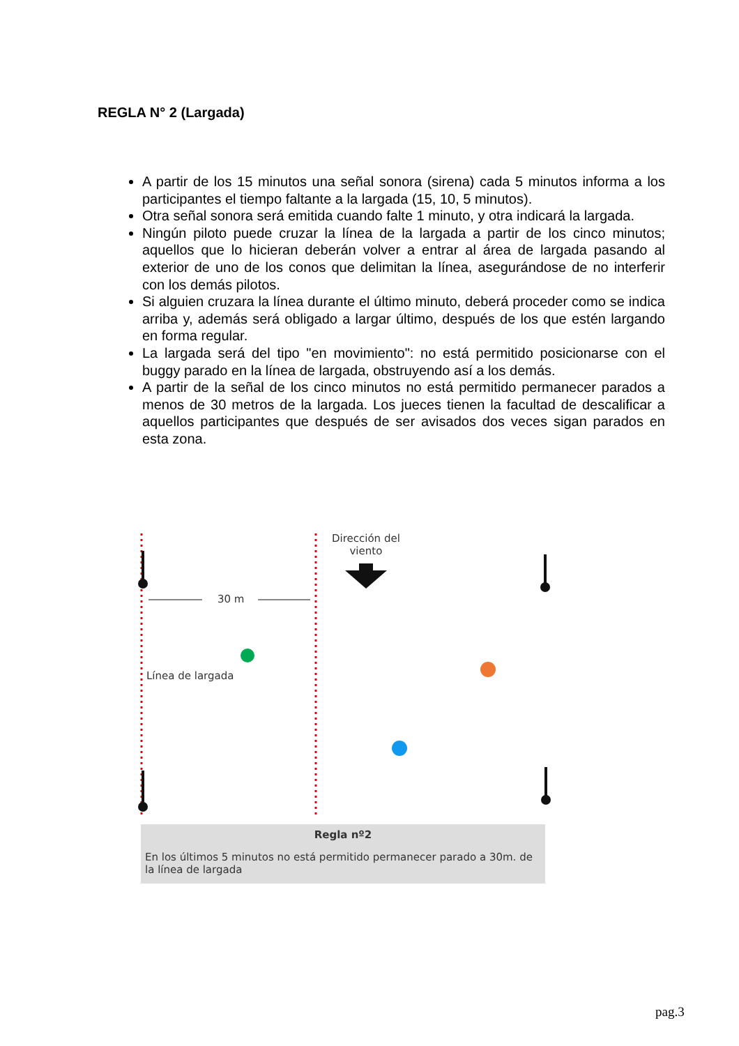REGLA N° 2 (Largada)
A partir de los 15 minutos una señal sonora (sirena) cada 5 minutos informa a los participantes el tiempo faltante a la largada (15, 10, 5 minutos).
Otra señal sonora será emitida cuando falte 1 minuto, y otra indicará la largada.
Ningún piloto puede cruzar la línea de la largada a partir de los cinco minutos; aquellos que lo hicieran deberán volver a entrar al área de largada pasando al exterior de uno de los conos que delimitan la línea, asegurándose de no interferir con los demás pilotos.
Si alguien cruzara la línea durante el último minuto, deberá proceder como se indica arriba y, además será obligado a largar último, después de los que estén largando en forma regular.
La largada será del tipo "en movimiento": no está permitido posicionarse con el buggy parado en la línea de largada, obstruyendo así a los demás.
A partir de la señal de los cinco minutos no está permitido permanecer parados a menos de 30 metros de la largada. Los jueces tienen la facultad de descalificar a aquellos participantes que después de ser avisados dos veces sigan parados en esta zona.
Dirección del
viento
30 m
Línea de largada
Regla nº2
En los últimos 5 minutos no está permitido permanecer parado a 30m. de la línea de largada
pag.3